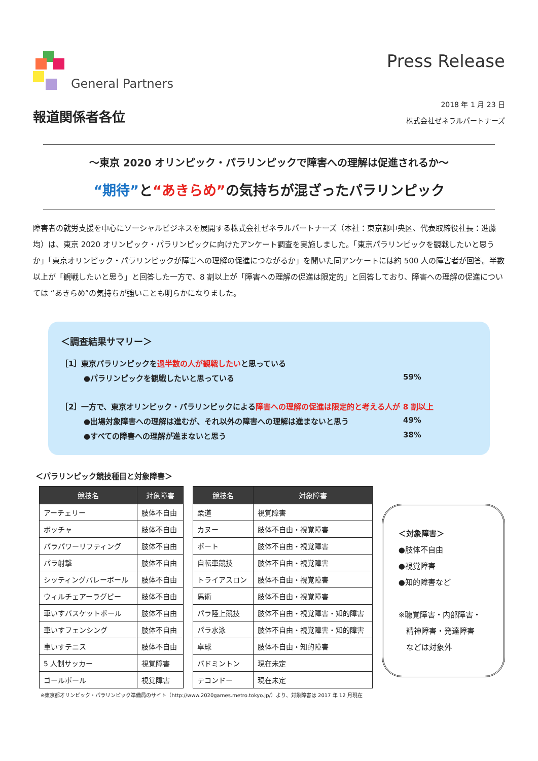General Partners
報道関係者各位
Press Release
2018 年 1 月 23 日
株式会社ゼネラルパートナーズ
～東京 2020 オリンピック・パラリンピックで障害への理解は促進されるか～
“期待”と“あきらめ”の気持ちが混ざったパラリンピック
障害者の就労支援を中心にソーシャルビジネスを展開する株式会社ゼネラルパートナーズ（本社：東京都中央区、代表取締役社長：進藤均）は、東京 2020 オリンピック・パラリンピックに向けたアンケート調査を実施しました。「東京パラリンピックを観戦したいと思うか」「東京オリンピック・パラリンピックが障害への理解の促進につながるか」を聞いた同アンケートには約 500 人の障害者が回答。半数以上が「観戦したいと思う」と回答した一方で、8 割以上が「障害への理解の促進は限定的」と回答しており、障害への理解の促進については “あきらめ”の気持ちが強いことも明らかになりました。
＜調査結果サマリー＞
［1］東京パラリンピックを過半数の人が観戦したいと思っている
●パラリンピックを観戦したいと思っている 59%
［2］一方で、東京オリンピック・パラリンピックによる障害への理解の促進は限定的と考える人が 8 割以上
●出場対象障害への理解は進むが、それ以外の障害への理解は進まないと思う 49%
●すべての障害への理解が進まないと思う 38%
＜パラリンピック競技種目と対象障害＞
| 競技名 | 対象障害 |
| --- | --- |
| アーチェリー | 肢体不自由 |
| ボッチャ | 肢体不自由 |
| パラパワーリフティング | 肢体不自由 |
| パラ射撃 | 肢体不自由 |
| シッティングバレーボール | 肢体不自由 |
| ウィルチェアーラグビー | 肢体不自由 |
| 車いすバスケットボール | 肢体不自由 |
| 車いすフェンシング | 肢体不自由 |
| 車いすテニス | 肢体不自由 |
| 5 人制サッカー | 視覚障害 |
| ゴールボール | 視覚障害 |
| 競技名 | 対象障害 |
| --- | --- |
| 柔道 | 視覚障害 |
| カヌー | 肢体不自由・視覚障害 |
| ボート | 肢体不自由・視覚障害 |
| 自転車競技 | 肢体不自由・視覚障害 |
| トライアスロン | 肢体不自由・視覚障害 |
| 馬術 | 肢体不自由・視覚障害 |
| パラ陸上競技 | 肢体不自由・視覚障害・知的障害 |
| パラ水泳 | 肢体不自由・視覚障害・知的障害 |
| 卓球 | 肢体不自由・知的障害 |
| バドミントン | 現在未定 |
| テコンドー | 現在未定 |
＜対象障害＞
●肢体不自由
●視覚障害
●知的障害など
※聴覚障害・内部障害・
　精神障害・発達障害
　などは対象外
※東京都オリンピック・パラリンピック準備局のサイト（http://www.2020games.metro.tokyo.jp/）より、対象障害は 2017 年 12 月現在